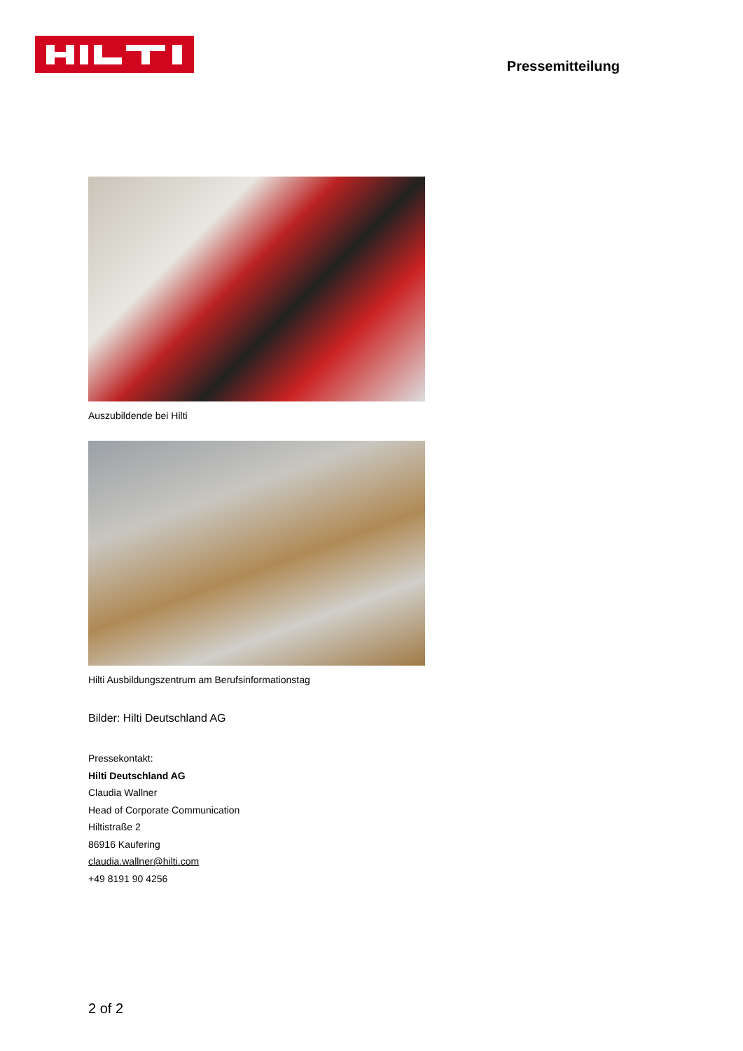Pressemitteilung
Auszubildende bei Hilti
Hilti Ausbildungszentrum am Berufsinformationstag
Bilder: Hilti Deutschland AG
Pressekontakt:
Hilti Deutschland AG
Claudia Wallner
Head of Corporate Communication
Hiltistraße 2
86916 Kaufering
claudia.wallner@hilti.com
+49 8191 90 4256
2 of 2